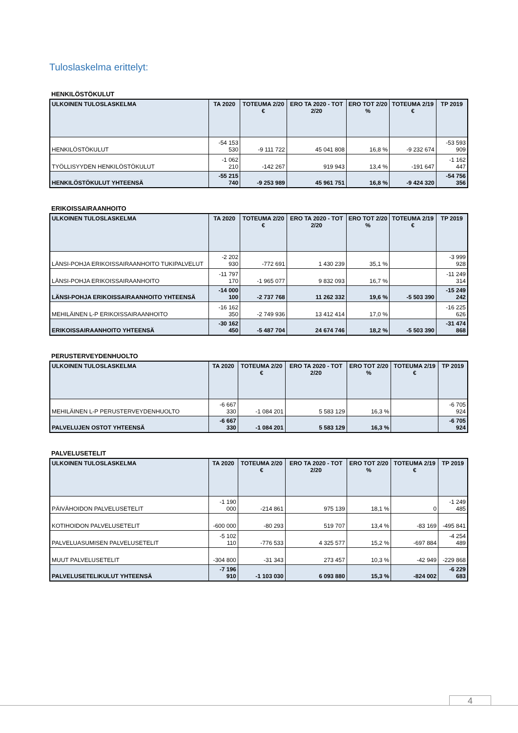Tuloslaskelma erittelyt:
HENKILÖSTÖKULUT
| ULKOINEN TULOSLASKELMA | TA 2020 | TOTEUMA 2/20 € | ERO TA 2020 - TOT 2/20 | ERO TOT 2/20 % | TOTEUMA 2/19 € | TP 2019 |
| --- | --- | --- | --- | --- | --- | --- |
| HENKILÖSTÖKULUT | -54 153 530 | -9 111 722 | 45 041 808 | 16,8 % | -9 232 674 | -53 593 909 |
| TYÖLLISYYDEN HENKILÖSTÖKULUT | -1 062 210 | -142 267 | 919 943 | 13,4 % | -191 647 | -1 162 447 |
| HENKILÖSTÖKULUT YHTEENSÄ | -55 215 740 | -9 253 989 | 45 961 751 | 16,8 % | -9 424 320 | -54 756 356 |
ERIKOISSAIRAANHOITO
| ULKOINEN TULOSLASKELMA | TA 2020 | TOTEUMA 2/20 € | ERO TA 2020 - TOT 2/20 | ERO TOT 2/20 % | TOTEUMA 2/19 € | TP 2019 |
| --- | --- | --- | --- | --- | --- | --- |
| LÄNSI-POHJA ERIKOISSAIRAANHOITO TUKIPALVELUT | -2 202 930 | -772 691 | 1 430 239 | 35,1 % | | -3 999 928 |
| LÄNSI-POHJA ERIKOISSAIRAANHOITO | -11 797 170 | -1 965 077 | 9 832 093 | 16,7 % | | -11 249 314 |
| LÄNSI-POHJA ERIKOISSAIRAANHOITO YHTEENSÄ | -14 000 100 | -2 737 768 | 11 262 332 | 19,6 % | -5 503 390 | -15 249 242 |
| MEHILÄINEN L-P ERIKOISSAIRAANHOITO | -16 162 350 | -2 749 936 | 13 412 414 | 17,0 % | | -16 225 626 |
| ERIKOISSAIRAANHOITO YHTEENSÄ | -30 162 450 | -5 487 704 | 24 674 746 | 18,2 % | -5 503 390 | -31 474 868 |
PERUSTERVEYDENHUOLTO
| ULKOINEN TULOSLASKELMA | TA 2020 | TOTEUMA 2/20 € | ERO TA 2020 - TOT 2/20 | ERO TOT 2/20 % | TOTEUMA 2/19 € | TP 2019 |
| --- | --- | --- | --- | --- | --- | --- |
| MEHILÄINEN L-P PERUSTERVEYDENHUOLTO | -6 667 330 | -1 084 201 | 5 583 129 | 16,3 % | | -6 705 924 |
| PALVELUJEN OSTOT YHTEENSÄ | -6 667 330 | -1 084 201 | 5 583 129 | 16,3 % | | -6 705 924 |
PALVELUSETELIT
| ULKOINEN TULOSLASKELMA | TA 2020 | TOTEUMA 2/20 € | ERO TA 2020 - TOT 2/20 | ERO TOT 2/20 % | TOTEUMA 2/19 € | TP 2019 |
| --- | --- | --- | --- | --- | --- | --- |
| PÄIVÄHOIDON PALVELUSETELIT | -1 190 000 | -214 861 | 975 139 | 18,1 % | 0 | -1 249 485 |
| KOTIHOIDON PALVELUSETELIT | -600 000 | -80 293 | 519 707 | 13,4 % | -83 169 | -495 841 |
| PALVELUASUMISEN PALVELUSETELIT | -5 102 110 | -776 533 | 4 325 577 | 15,2 % | -697 884 | -4 254 489 |
| MUUT PALVELUSETELIT | -304 800 | -31 343 | 273 457 | 10,3 % | -42 949 | -229 868 |
| PALVELUSETELIKULUT YHTEENSÄ | -7 196 910 | -1 103 030 | 6 093 880 | 15,3 % | -824 002 | -6 229 683 |
4